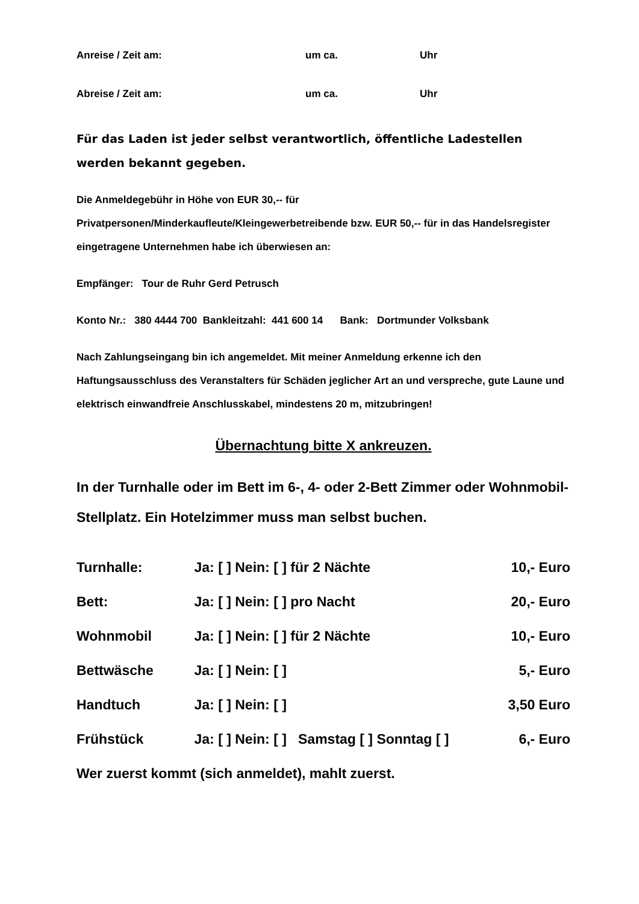Anreise / Zeit am: um ca. Uhr
Abreise / Zeit am: um ca. Uhr
Für das Laden ist jeder selbst verantwortlich, öffentliche Ladestellen werden bekannt gegeben.
Die Anmeldegebühr in Höhe von EUR 30,-- für
Privatpersonen/Minderkaufleute/Kleingewerbetreibende bzw. EUR 50,-- für in das Handelsregister eingetragene Unternehmen habe ich überwiesen an:
Empfänger: Tour de Ruhr Gerd Petrusch
Konto Nr.: 380 4444 700 Bankleitzahl: 441 600 14 Bank: Dortmunder Volksbank
Nach Zahlungseingang bin ich angemeldet. Mit meiner Anmeldung erkenne ich den Haftungsausschluss des Veranstalters für Schäden jeglicher Art an und verspreche, gute Laune und elektrisch einwandfreie Anschlusskabel, mindestens 20 m, mitzubringen!
Übernachtung bitte X ankreuzen.
In der Turnhalle oder im Bett im 6-, 4- oder 2-Bett Zimmer oder Wohnmobil-Stellplatz. Ein Hotelzimmer muss man selbst buchen.
Turnhalle: Ja: [ ] Nein: [ ] für 2 Nächte 10,- Euro
Bett: Ja: [ ] Nein: [ ] pro Nacht 20,- Euro
Wohnmobil Ja: [ ] Nein: [ ] für 2 Nächte 10,- Euro
Bettwäsche Ja: [ ] Nein: [ ] 5,- Euro
Handtuch Ja: [ ] Nein: [ ] 3,50 Euro
Frühstück Ja: [ ] Nein: [ ] Samstag [ ] Sonntag [ ] 6,- Euro
Wer zuerst kommt (sich anmeldet), mahlt zuerst.